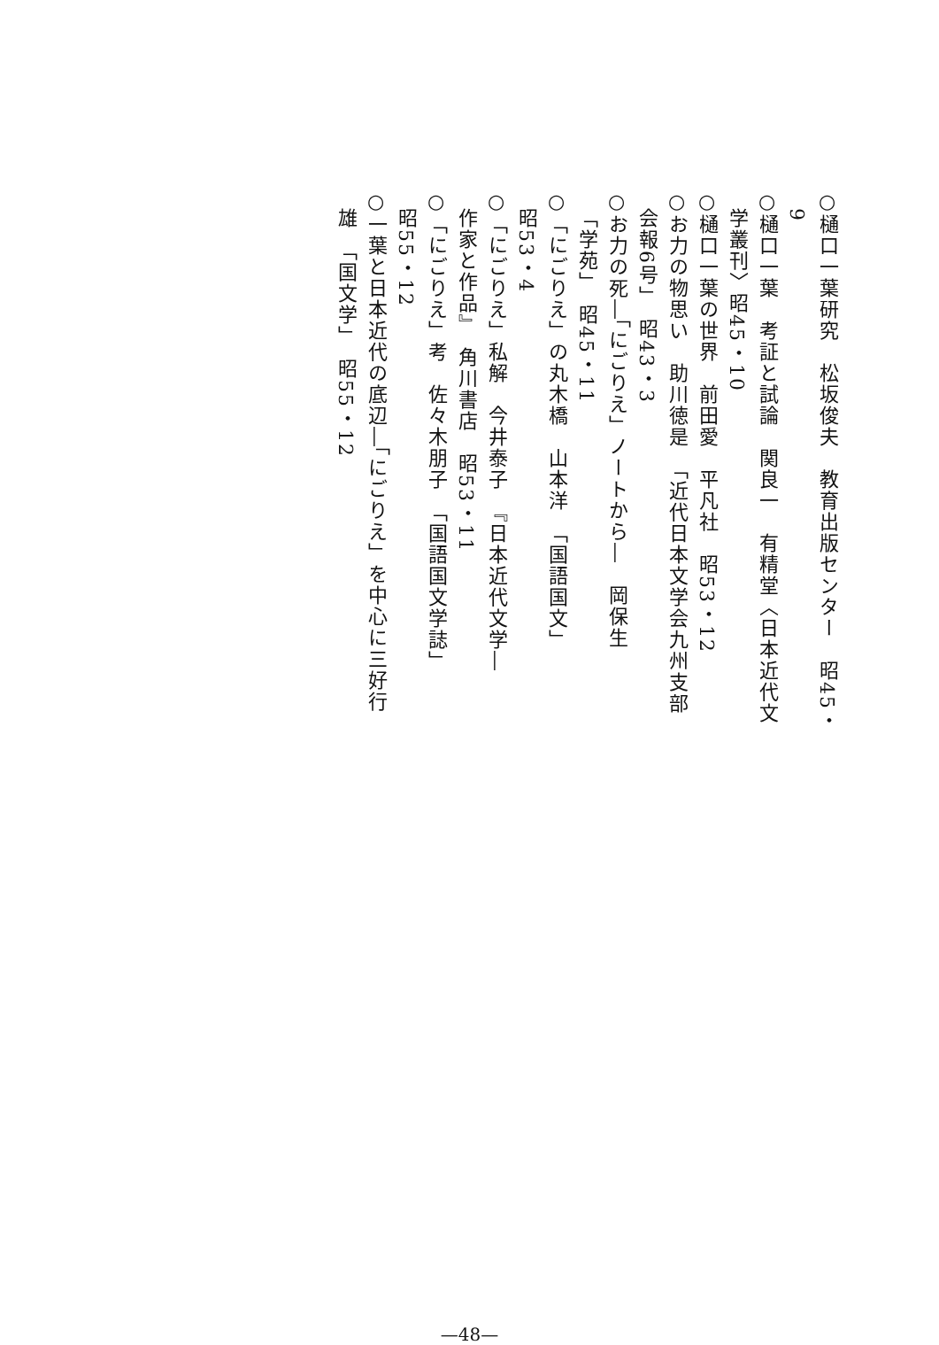○樋口一葉研究　松坂俊夫　教育出版センター　昭45・
9
○樋口一葉　考証と試論　関良一　有精堂〈日本近代文
学叢刊〉昭45・10
○樋口一葉の世界　前田愛　平凡社　昭53・12
○お力の物思い　助川徳是　「近代日本文学会九州支部
会報6号」　昭43・3
○お力の死―「にごりえ」ノートから―　岡保生
「学苑」　昭45・11
○「にごりえ」の丸木橋　山本洋　「国語国文」
昭53・4
○「にごりえ」私解　今井泰子　『日本近代文学―
作家と作品』　角川書店　昭53・11
○「にごりえ」考　佐々木朋子　「国語国文学誌」
昭55・12
○一葉と日本近代の底辺―「にごりえ」を中心に三好行
雄　「国文学」　昭55・12
—48—